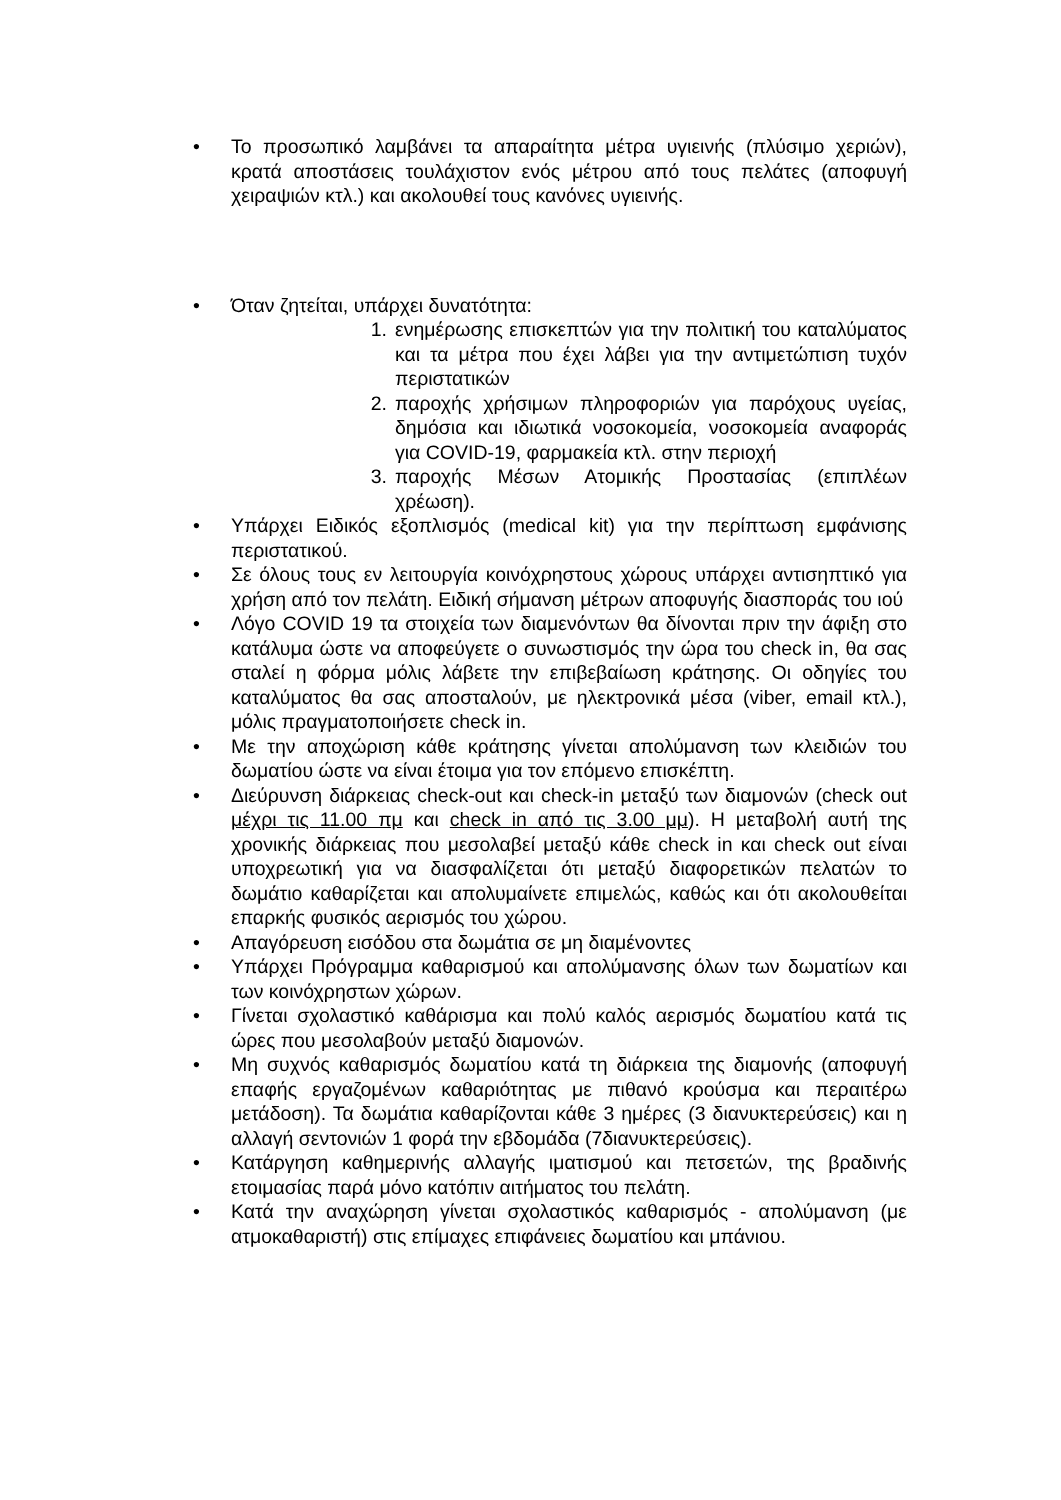• Το προσωπικό λαμβάνει τα απαραίτητα μέτρα υγιεινής (πλύσιμο χεριών), κρατά αποστάσεις τουλάχιστον ενός μέτρου από τους πελάτες (αποφυγή χειραψιών κτλ.) και ακολουθεί τους κανόνες υγιεινής.
• Όταν ζητείται, υπάρχει δυνατότητα:
1. ενημέρωσης επισκεπτών για την πολιτική του καταλύματος και τα μέτρα που έχει λάβει για την αντιμετώπιση τυχόν περιστατικών
2. παροχής χρήσιμων πληροφοριών για παρόχους υγείας, δημόσια και ιδιωτικά νοσοκομεία, νοσοκομεία αναφοράς για COVID-19, φαρμακεία κτλ. στην περιοχή
3. παροχής Μέσων Ατομικής Προστασίας (επιπλέων χρέωση).
• Υπάρχει Ειδικός εξοπλισμός (medical kit) για την περίπτωση εμφάνισης περιστατικού.
• Σε όλους τους εν λειτουργία κοινόχρηστους χώρους υπάρχει αντισηπτικό για χρήση από τον πελάτη. Ειδική σήμανση μέτρων αποφυγής διασποράς του ιού
• Λόγο COVID 19 τα στοιχεία των διαμενόντων θα δίνονται πριν την άφιξη στο κατάλυμα ώστε να αποφεύγετε ο συνωστισμός την ώρα του check in, θα σας σταλεί η φόρμα μόλις λάβετε την επιβεβαίωση κράτησης. Οι οδηγίες του καταλύματος θα σας αποσταλούν, με ηλεκτρονικά μέσα (viber, email κτλ.), μόλις πραγματοποιήσετε check in.
• Με την αποχώριση κάθε κράτησης γίνεται απολύμανση των κλειδιών του δωματίου ώστε να είναι έτοιμα για τον επόμενο επισκέπτη.
• Διεύρυνση διάρκειας check-out και check-in μεταξύ των διαμονών (check out μέχρι τις 11.00 πμ και check in από τις 3.00 μμ). Η μεταβολή αυτή της χρονικής διάρκειας που μεσολαβεί μεταξύ κάθε check in και check out είναι υποχρεωτική για να διασφαλίζεται ότι μεταξύ διαφορετικών πελατών το δωμάτιο καθαρίζεται και απολυμαίνετε επιμελώς, καθώς και ότι ακολουθείται επαρκής φυσικός αερισμός του χώρου.
• Απαγόρευση εισόδου στα δωμάτια σε μη διαμένοντες
• Υπάρχει Πρόγραμμα καθαρισμού και απολύμανσης όλων των δωματίων και των κοινόχρηστων χώρων.
• Γίνεται σχολαστικό καθάρισμα και πολύ καλός αερισμός δωματίου κατά τις ώρες που μεσολαβούν μεταξύ διαμονών.
• Μη συχνός καθαρισμός δωματίου κατά τη διάρκεια της διαμονής (αποφυγή επαφής εργαζομένων καθαριότητας με πιθανό κρούσμα και περαιτέρω μετάδοση). Τα δωμάτια καθαρίζονται κάθε 3 ημέρες (3 διανυκτερεύσεις) και η αλλαγή σεντονιών 1 φορά την εβδομάδα (7διανυκτερεύσεις).
• Κατάργηση καθημερινής αλλαγής ιματισμού και πετσετών, της βραδινής ετοιμασίας παρά μόνο κατόπιν αιτήματος του πελάτη.
• Κατά την αναχώρηση γίνεται σχολαστικός καθαρισμός - απολύμανση (με ατμοκαθαριστή) στις επίμαχες επιφάνειες δωματίου και μπάνιου.